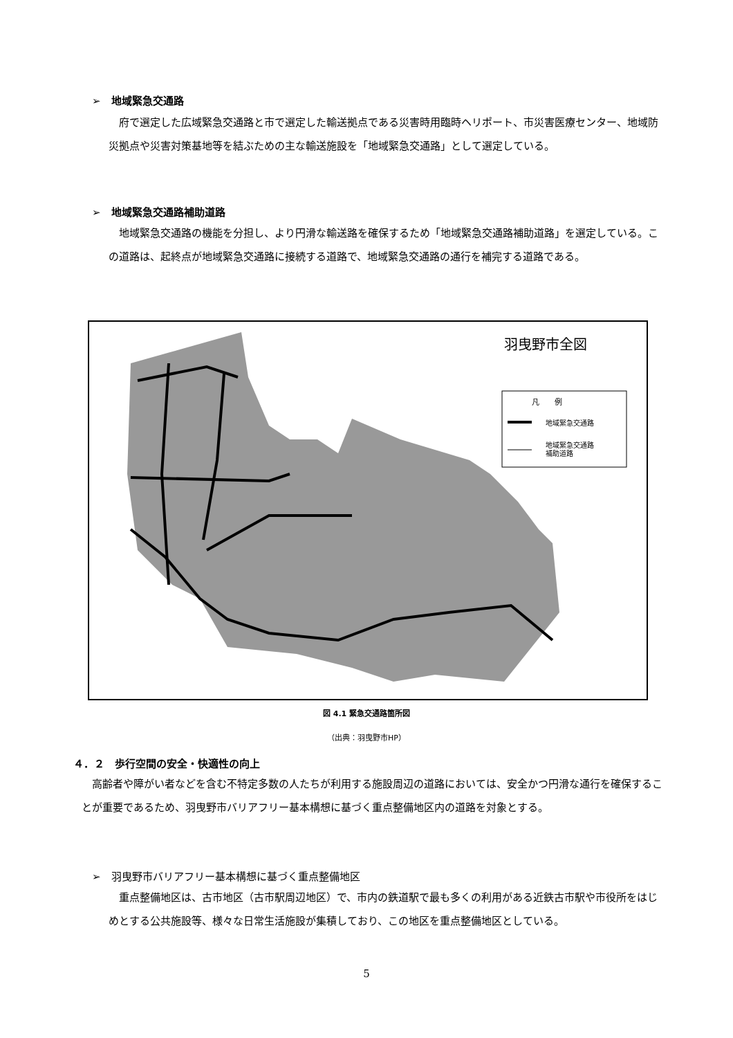➢　地域緊急交通路
　府で選定した広域緊急交通路と市で選定した輸送拠点である災害時用臨時ヘリポート、市災害医療センター、地域防災拠点や災害対策基地等を結ぶための主な輸送施設を「地域緊急交通路」として選定している。
➢　地域緊急交通路補助道路
　地域緊急交通路の機能を分担し、より円滑な輸送路を確保するため「地域緊急交通路補助道路」を選定している。この道路は、起終点が地域緊急交通路に接続する道路で、地域緊急交通路の通行を補完する道路である。
羽曳野市全図
凡　　例
地域緊急交通路
地域緊急交通路
補助道路
図 4.1 緊急交通路箇所図
（出典：羽曳野市HP）
４．２　歩行空間の安全・快適性の向上
　高齢者や障がい者などを含む不特定多数の人たちが利用する施設周辺の道路においては、安全かつ円滑な通行を確保することが重要であるため、羽曳野市バリアフリー基本構想に基づく重点整備地区内の道路を対象とする。
➢　羽曳野市バリアフリー基本構想に基づく重点整備地区
　重点整備地区は、古市地区（古市駅周辺地区）で、市内の鉄道駅で最も多くの利用がある近鉄古市駅や市役所をはじめとする公共施設等、様々な日常生活施設が集積しており、この地区を重点整備地区としている。
5